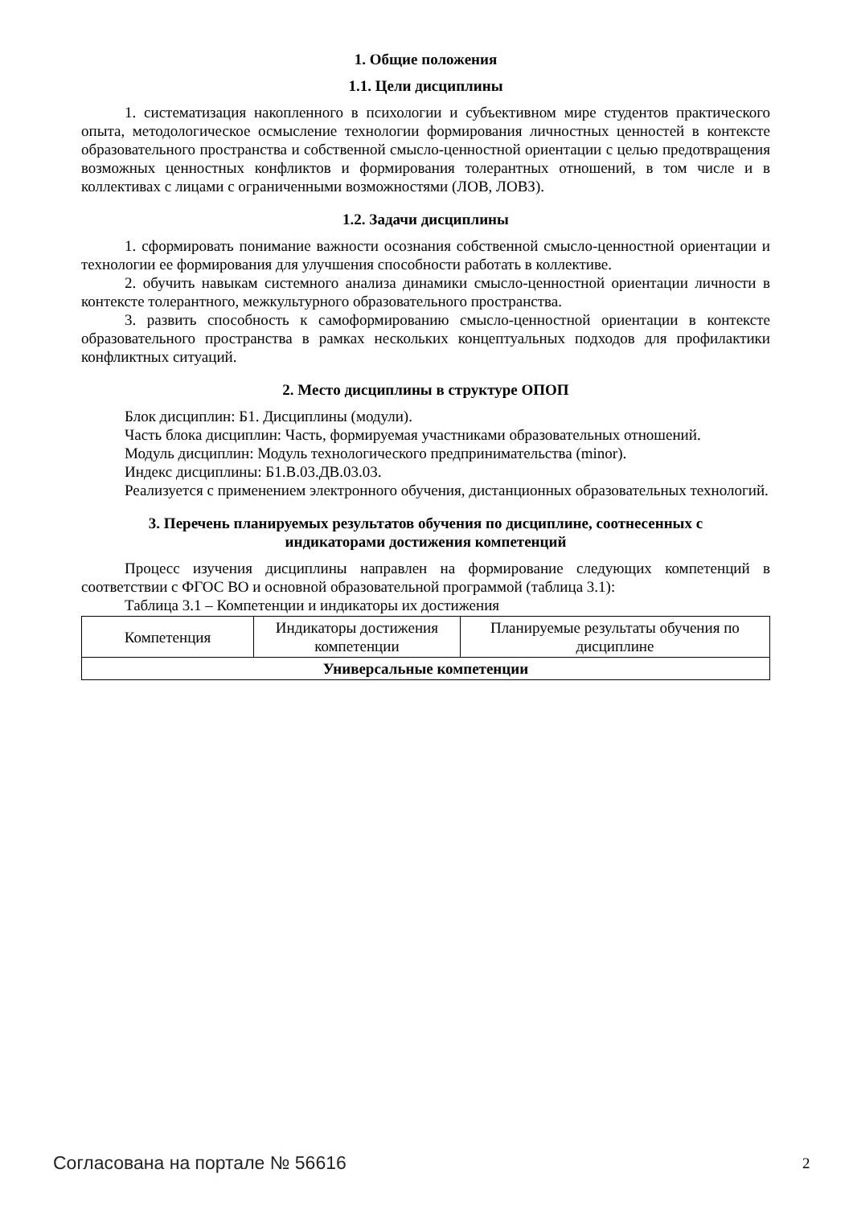1. Общие положения
1.1. Цели дисциплины
1. систематизация накопленного в психологии и субъективном мире студентов практического опыта, методологическое осмысление технологии формирования личностных ценностей в контексте образовательного пространства и собственной смысло-ценностной ориентации с целью предотвращения возможных ценностных конфликтов и формирования толерантных отношений, в том числе и в коллективах с лицами с ограниченными возможностями (ЛОВ, ЛОВЗ).
1.2. Задачи дисциплины
1. сформировать понимание важности осознания собственной смысло-ценностной ориентации и технологии ее формирования для улучшения способности работать в коллективе.
2. обучить навыкам системного анализа динамики смысло-ценностной ориентации личности в контексте толерантного, межкультурного образовательного пространства.
3. развить способность к самоформированию смысло-ценностной ориентации в контексте образовательного пространства в рамках нескольких концептуальных подходов для профилактики конфликтных ситуаций.
2. Место дисциплины в структуре ОПОП
Блок дисциплин: Б1. Дисциплины (модули).
Часть блока дисциплин: Часть, формируемая участниками образовательных отношений.
Модуль дисциплин: Модуль технологического предпринимательства (minor).
Индекс дисциплины: Б1.В.03.ДВ.03.03.
Реализуется с применением электронного обучения, дистанционных образовательных технологий.
3. Перечень планируемых результатов обучения по дисциплине, соотнесенных с
индикаторами достижения компетенций
Процесс изучения дисциплины направлен на формирование следующих компетенций в соответствии с ФГОС ВО и основной образовательной программой (таблица 3.1):
Таблица 3.1 – Компетенции и индикаторы их достижения
| Компетенция | Индикаторы достижения компетенции | Планируемые результаты обучения по дисциплине |
| --- | --- | --- |
| Универсальные компетенции | | |
Согласована на портале № 56616 2